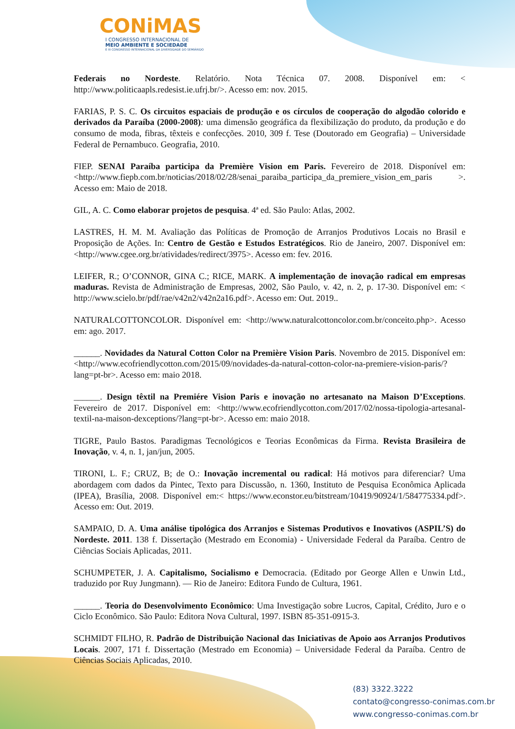CONiMAS
I CONGRESSO INTERNACIONAL DE
MEIO AMBIENTE E SOCIEDADE
E III CONGRESSO INTERNACIONAL DA DIVERSIDADE DO SEMIÁRIDO
Federais no Nordeste. Relatório. Nota Técnica 07. 2008. Disponível em: < http://www.politicaapls.redesist.ie.ufrj.br/>. Acesso em: nov. 2015.
FARIAS, P. S. C. Os circuitos espaciais de produção e os círculos de cooperação do algodão colorido e derivados da Paraíba (2000-2008): uma dimensão geográfica da flexibilização do produto, da produção e do consumo de moda, fibras, têxteis e confecções. 2010, 309 f. Tese (Doutorado em Geografia) – Universidade Federal de Pernambuco. Geografia, 2010.
FIEP. SENAI Paraíba participa da Première Vision em Paris. Fevereiro de 2018. Disponível em: <http://www.fiepb.com.br/noticias/2018/02/28/senai_paraiba_participa_da_premiere_vision_em_paris >. Acesso em: Maio de 2018.
GIL, A. C. Como elaborar projetos de pesquisa. 4ª ed. São Paulo: Atlas, 2002.
LASTRES, H. M. M. Avaliação das Políticas de Promoção de Arranjos Produtivos Locais no Brasil e Proposição de Ações. In: Centro de Gestão e Estudos Estratégicos. Rio de Janeiro, 2007. Disponível em: <http://www.cgee.org.br/atividades/redirect/3975>. Acesso em: fev. 2016.
LEIFER, R.; O’CONNOR, GINA C.; RICE, MARK. A implementação de inovação radical em empresas maduras. Revista de Administração de Empresas, 2002, São Paulo, v. 42, n. 2, p. 17-30. Disponível em: < http://www.scielo.br/pdf/rae/v42n2/v42n2a16.pdf>. Acesso em: Out. 2019..
NATURALCOTTONCOLOR. Disponível em: <http://www.naturalcottoncolor.com.br/conceito.php>. Acesso em: ago. 2017.
______. Novidades da Natural Cotton Color na Première Vision Paris. Novembro de 2015. Disponível em: <http://www.ecofriendlycotton.com/2015/09/novidades-da-natural-cotton-color-na-premiere-vision-paris/?lang=pt-br>. Acesso em: maio 2018.
______. Design têxtil na Premiére Vision Paris e inovação no artesanato na Maison D’Exceptions. Fevereiro de 2017. Disponível em: <http://www.ecofriendlycotton.com/2017/02/nossa-tipologia-artesanal-textil-na-maison-dexceptions/?lang=pt-br>. Acesso em: maio 2018.
TIGRE, Paulo Bastos. Paradigmas Tecnológicos e Teorias Econômicas da Firma. Revista Brasileira de Inovação, v. 4, n. 1, jan/jun, 2005.
TIRONI, L. F.; CRUZ, B; de O.: Inovação incremental ou radical: Há motivos para diferenciar? Uma abordagem com dados da Pintec, Texto para Discussão, n. 1360, Instituto de Pesquisa Econômica Aplicada (IPEA), Brasília, 2008. Disponível em:< https://www.econstor.eu/bitstream/10419/90924/1/584775334.pdf>. Acesso em: Out. 2019.
SAMPAIO, D. A. Uma análise tipológica dos Arranjos e Sistemas Produtivos e Inovativos (ASPIL’S) do Nordeste. 2011. 138 f. Dissertação (Mestrado em Economia) - Universidade Federal da Paraíba. Centro de Ciências Sociais Aplicadas, 2011.
SCHUMPETER, J. A. Capitalismo, Socialismo e Democracia. (Editado por George Allen e Unwin Ltd., traduzido por Ruy Jungmann). — Rio de Janeiro: Editora Fundo de Cultura, 1961.
______. Teoria do Desenvolvimento Econômico: Uma Investigação sobre Lucros, Capital, Crédito, Juro e o Ciclo Econômico. São Paulo: Editora Nova Cultural, 1997. ISBN 85-351-0915-3.
SCHMIDT FILHO, R. Padrão de Distribuição Nacional das Iniciativas de Apoio aos Arranjos Produtivos Locais. 2007, 171 f. Dissertação (Mestrado em Economia) – Universidade Federal da Paraíba. Centro de Ciências Sociais Aplicadas, 2010.
(83) 3322.3222
contato@congresso-conimas.com.br
www.congresso-conimas.com.br